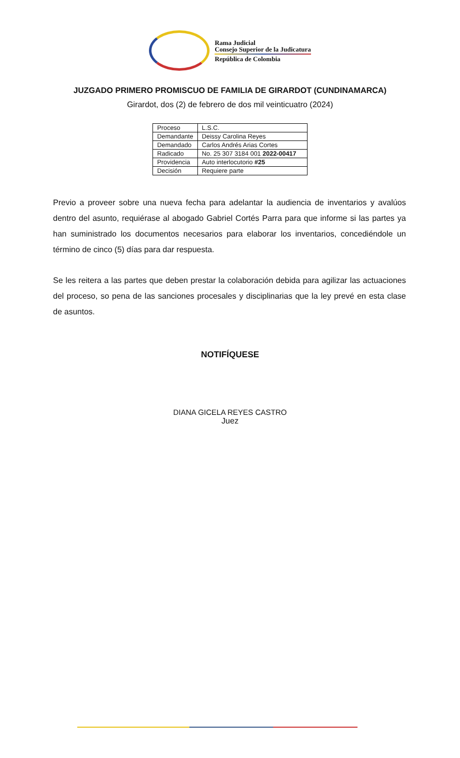Rama Judicial
Consejo Superior de la Judicatura
República de Colombia
JUZGADO PRIMERO PROMISCUO DE FAMILIA DE GIRARDOT (CUNDINAMARCA)
Girardot, dos (2) de febrero de dos mil veinticuatro (2024)
| Proceso | L.S.C. |
| Demandante | Deissy Carolina Reyes |
| Demandado | Carlos Andrés Arias Cortes |
| Radicado | No. 25 307 3184 001 2022-00417 |
| Providencia | Auto interlocutorio #25 |
| Decisión | Requiere parte |
Previo a proveer sobre una nueva fecha para adelantar la audiencia de inventarios y avalúos dentro del asunto, requiérase al abogado Gabriel Cortés Parra para que informe si las partes ya han suministrado los documentos necesarios para elaborar los inventarios, concediéndole un término de cinco (5) días para dar respuesta.
Se les reitera a las partes que deben prestar la colaboración debida para agilizar las actuaciones del proceso, so pena de las sanciones procesales y disciplinarias que la ley prevé en esta clase de asuntos.
NOTIFÍQUESE
DIANA GICELA REYES CASTRO
Juez